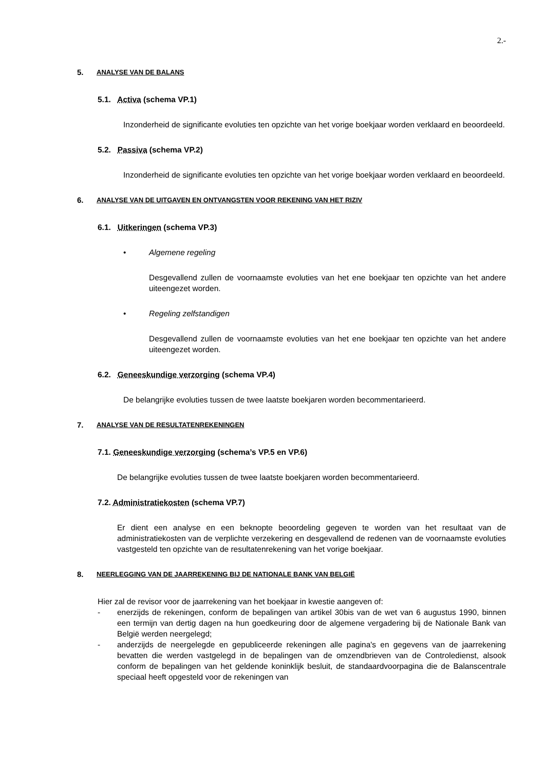2.-
5. ANALYSE VAN DE BALANS
5.1. Activa (schema VP.1)
Inzonderheid de significante evoluties ten opzichte van het vorige boekjaar worden verklaard en beoordeeld.
5.2. Passiva (schema VP.2)
Inzonderheid de significante evoluties ten opzichte van het vorige boekjaar worden verklaard en beoordeeld.
6. ANALYSE VAN DE UITGAVEN EN ONTVANGSTEN VOOR REKENING VAN HET RIZIV
6.1. Uitkeringen (schema VP.3)
• Algemene regeling
Desgevallend zullen de voornaamste evoluties van het ene boekjaar ten opzichte van het andere uiteengezet worden.
• Regeling zelfstandigen
Desgevallend zullen de voornaamste evoluties van het ene boekjaar ten opzichte van het andere uiteengezet worden.
6.2. Geneeskundige verzorging (schema VP.4)
De belangrijke evoluties tussen de twee laatste boekjaren worden becommentarieerd.
7. ANALYSE VAN DE RESULTATENREKENINGEN
7.1. Geneeskundige verzorging (schema’s VP.5 en VP.6)
De belangrijke evoluties tussen de twee laatste boekjaren worden becommentarieerd.
7.2. Administratiekosten (schema VP.7)
Er dient een analyse en een beknopte beoordeling gegeven te worden van het resultaat van de administratiekosten van de verplichte verzekering en desgevallend de redenen van de voornaamste evoluties vastgesteld ten opzichte van de resultatenrekening van het vorige boekjaar.
8. NEERLEGGING VAN DE JAARREKENING BIJ DE NATIONALE BANK VAN BELGIË
Hier zal de revisor voor de jaarrekening van het boekjaar in kwestie aangeven of:
- enerzijds de rekeningen, conform de bepalingen van artikel 30bis van de wet van 6 augustus 1990, binnen een termijn van dertig dagen na hun goedkeuring door de algemene vergadering bij de Nationale Bank van België werden neergelegd;
- anderzijds de neergelegde en gepubliceerde rekeningen alle pagina's en gegevens van de jaarrekening bevatten die werden vastgelegd in de bepalingen van de omzendbrieven van de Controledienst, alsook conform de bepalingen van het geldende koninklijk besluit, de standaardvoorpagina die de Balanscentrale speciaal heeft opgesteld voor de rekeningen van